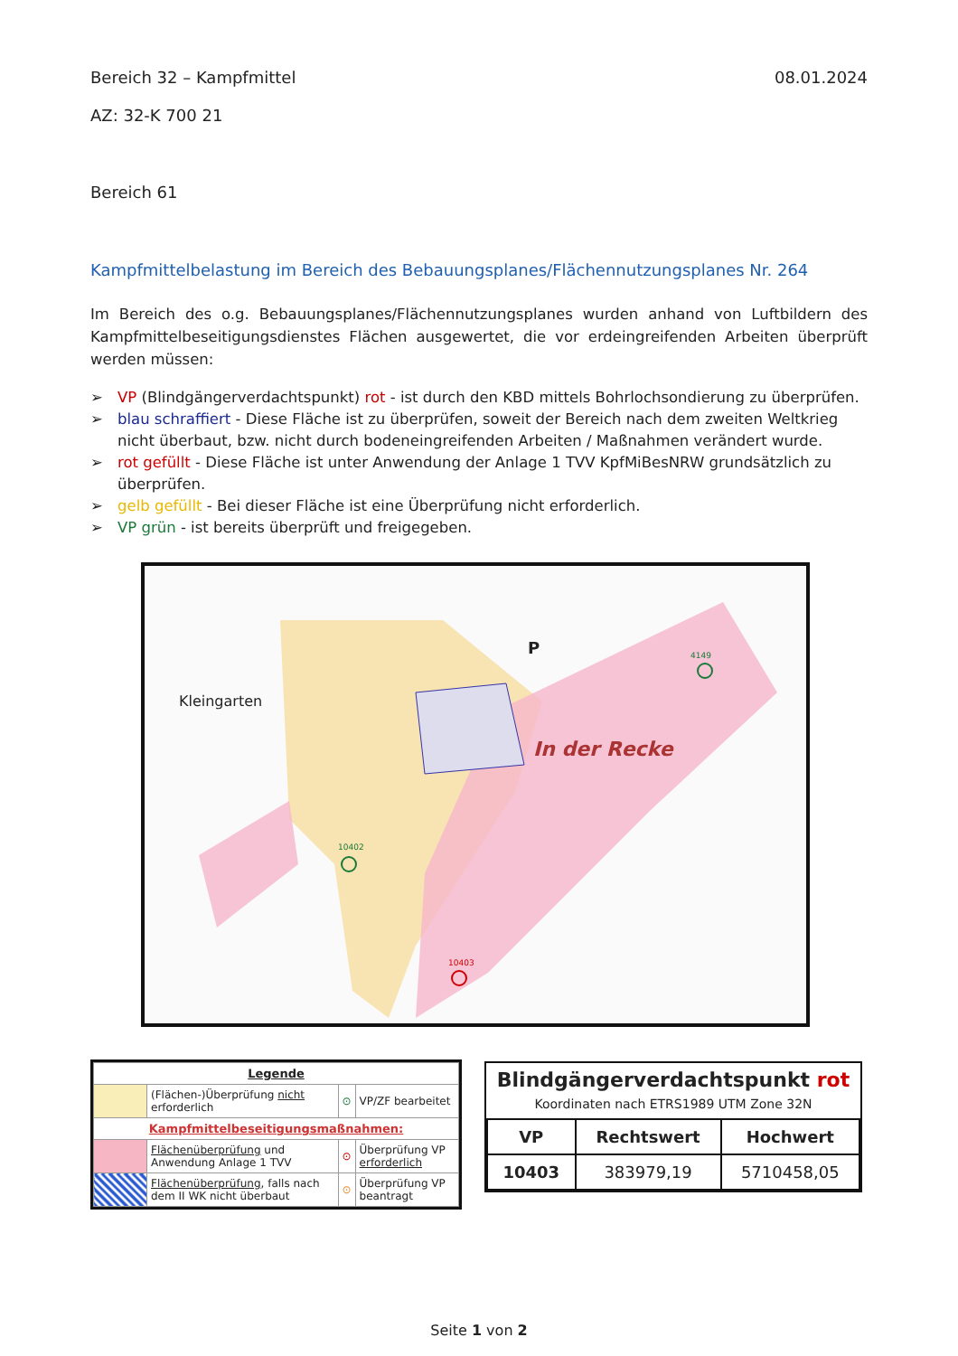Bereich 32 – Kampfmittel 08.01.2024
AZ: 32-K 700 21
Bereich 61
Kampfmittelbelastung im Bereich des Bebauungsplanes/Flächennutzungsplanes Nr. 264
Im Bereich des o.g. Bebauungsplanes/Flächennutzungsplanes wurden anhand von Luftbildern des Kampfmittelbeseitigungsdienstes Flächen ausgewertet, die vor erdeingreifenden Arbeiten überprüft werden müssen:
➢ VP (Blindgängerverdachtspunkt) rot - ist durch den KBD mittels Bohrlochsondierung zu überprüfen.
➢ blau schraffiert - Diese Fläche ist zu überprüfen, soweit der Bereich nach dem zweiten Weltkrieg nicht überbaut, bzw. nicht durch bodeneingreifenden Arbeiten / Maßnahmen verändert wurde.
➢ rot gefüllt - Diese Fläche ist unter Anwendung der Anlage 1 TVV KpfMiBesNRW grundsätzlich zu überprüfen.
➢ gelb gefüllt - Bei dieser Fläche ist eine Überprüfung nicht erforderlich.
➢ VP grün - ist bereits überprüft und freigegeben.
Kleingarten
In der Recke
4149
10402
10403
P
| Legende | | | |
| | (Flächen-)Überprüfung nicht erforderlich | ⊙ | VP/ZF bearbeitet |
| Kampfmittelbeseitigungsmaßnahmen: | | | |
| | Flächenüberprüfung und Anwendung Anlage 1 TVV | ⊙ | Überprüfung VP erforderlich |
| | Flächenüberprüfung , falls nach dem II WK nicht überbaut | ⊙ | Überprüfung VP beantragt |
Blindgängerverdachtspunkt rot
Koordinaten nach ETRS1989 UTM Zone 32N
| VP | Rechtswert | Hochwert |
| --- | --- | --- |
| 10403 | 383979,19 | 5710458,05 |
Seite 1 von 2